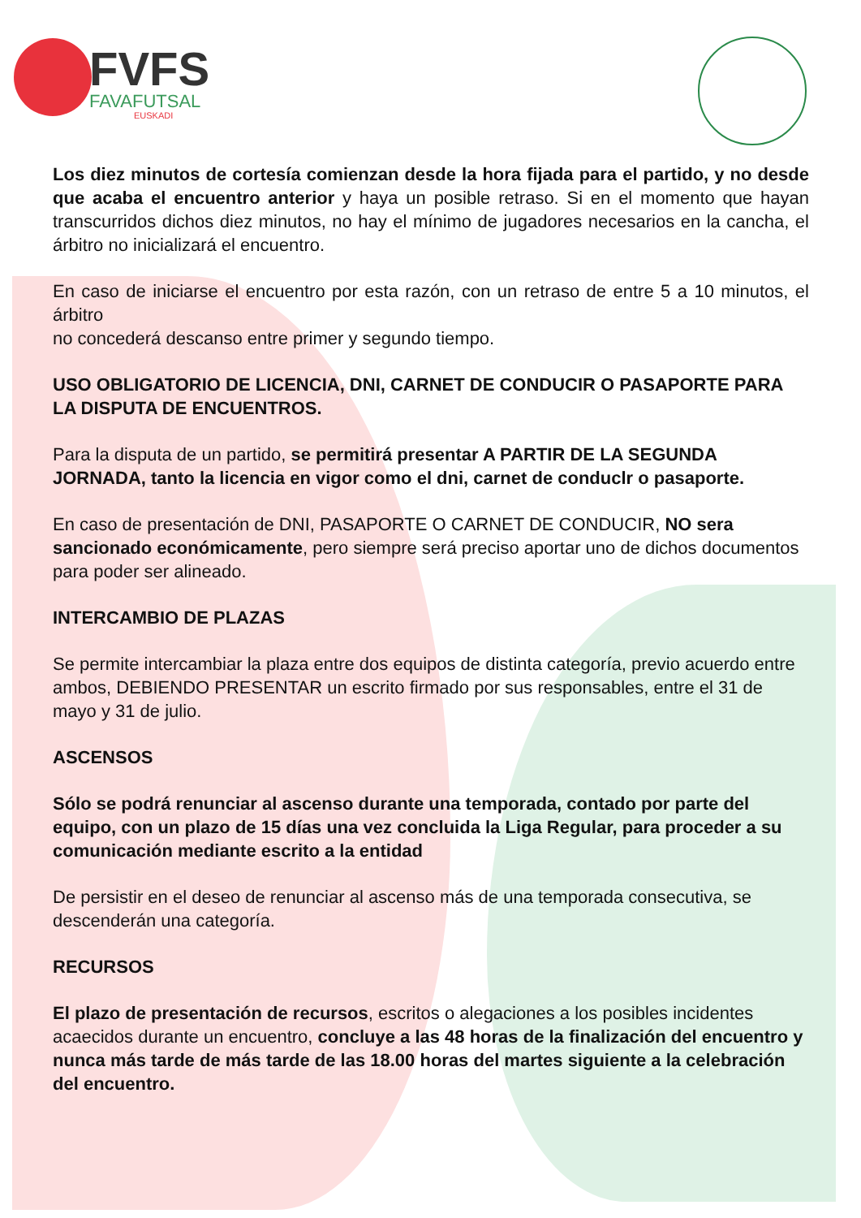FVFS
FAVAFUTSAL
EUSKADI
Los diez minutos de cortesía comienzan desde la hora fijada para el partido, y no desde que acaba el encuentro anterior y haya un posible retraso. Si en el momento que hayan transcurridos dichos diez minutos, no hay el mínimo de jugadores necesarios en la cancha, el árbitro no inicializará el encuentro.
En caso de iniciarse el encuentro por esta razón, con un retraso de entre 5 a 10 minutos, el árbitro
no concederá descanso entre primer y segundo tiempo.
USO OBLIGATORIO DE LICENCIA, DNI, CARNET DE CONDUCIR O PASAPORTE PARA LA DISPUTA DE ENCUENTROS.
Para la disputa de un partido, se permitirá presentar A PARTIR DE LA SEGUNDA JORNADA, tanto la licencia en vigor como el dni, carnet de conduclr o pasaporte.
En caso de presentación de DNI, PASAPORTE O CARNET DE CONDUCIR, NO sera sancionado económicamente, pero siempre será preciso aportar uno de dichos documentos para poder ser alineado.
INTERCAMBIO DE PLAZAS
Se permite intercambiar la plaza entre dos equipos de distinta categoría, previo acuerdo entre ambos, DEBIENDO PRESENTAR un escrito firmado por sus responsables, entre el 31 de mayo y 31 de julio.
ASCENSOS
Sólo se podrá renunciar al ascenso durante una temporada, contado por parte del equipo, con un plazo de 15 días una vez concluida la Liga Regular, para proceder a su comunicación mediante escrito a la entidad
De persistir en el deseo de renunciar al ascenso más de una temporada consecutiva, se descenderán una categoría.
RECURSOS
El plazo de presentación de recursos, escritos o alegaciones a los posibles incidentes acaecidos durante un encuentro, concluye a las 48 horas de la finalización del encuentro y
nunca más tarde de más tarde de las 18.00 horas del martes siguiente a la celebración del encuentro.